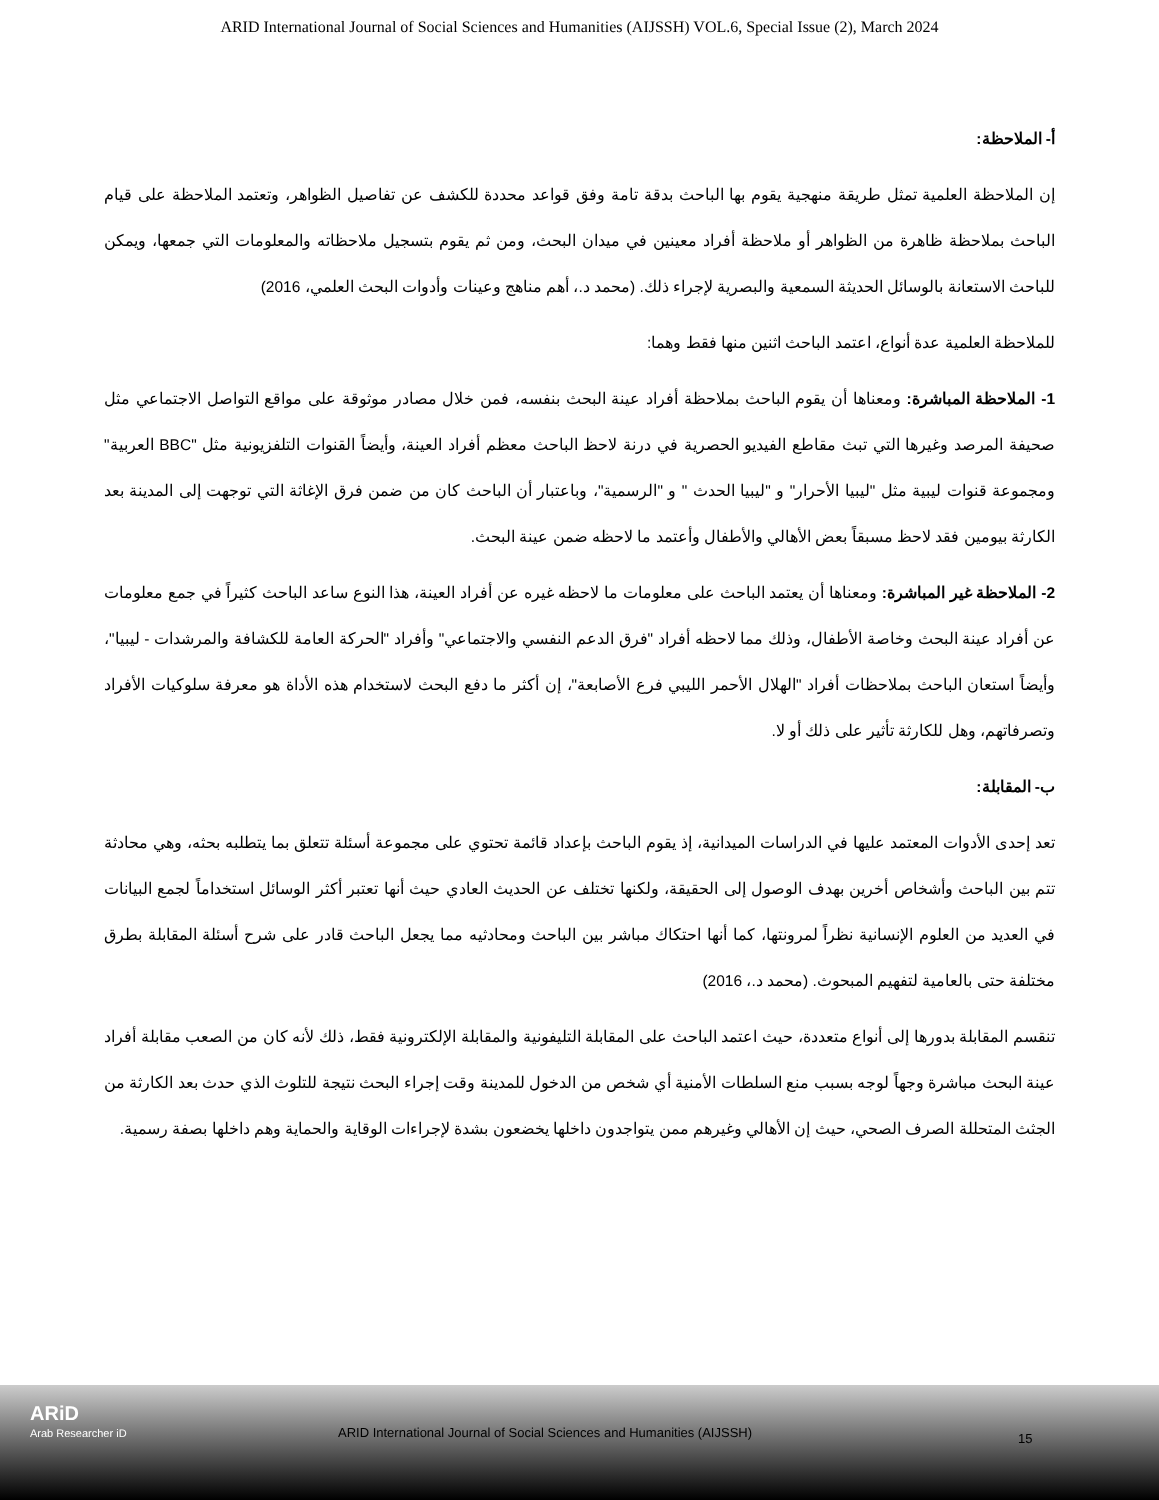ARID International Journal of Social Sciences and Humanities (AIJSSH) VOL.6, Special Issue (2), March 2024
أ- الملاحظة:
إن الملاحظة العلمية تمثل طريقة منهجية يقوم بها الباحث بدقة تامة وفق قواعد محددة للكشف عن تفاصيل الظواهر، وتعتمد الملاحظة على قيام الباحث بملاحظة ظاهرة من الظواهر أو ملاحظة أفراد معينين في ميدان البحث، ومن ثم يقوم بتسجيل ملاحظاته والمعلومات التي جمعها، ويمكن للباحث الاستعانة بالوسائل الحديثة السمعية والبصرية لإجراء ذلك. (محمد د.، أهم مناهج وعينات وأدوات البحث العلمي، 2016)
للملاحظة العلمية عدة أنواع، اعتمد الباحث اثنين منها فقط وهما:
1- الملاحظة المباشرة: ومعناها أن يقوم الباحث بملاحظة أفراد عينة البحث بنفسه، فمن خلال مصادر موثوقة على مواقع التواصل الاجتماعي مثل صحيفة المرصد وغيرها التي تبث مقاطع الفيديو الحصرية في درنة لاحظ الباحث معظم أفراد العينة، وأيضاً القنوات التلفزيونية مثل "BBC العربية" ومجموعة قنوات ليبية مثل "ليبيا الأحرار" و "ليبيا الحدث " و "الرسمية"، وباعتبار أن الباحث كان من ضمن فرق الإغاثة التي توجهت إلى المدينة بعد الكارثة بيومين فقد لاحظ مسبقاً بعض الأهالي والأطفال وأعتمد ما لاحظه ضمن عينة البحث.
2- الملاحظة غير المباشرة: ومعناها أن يعتمد الباحث على معلومات ما لاحظه غيره عن أفراد العينة، هذا النوع ساعد الباحث كثيراً في جمع معلومات عن أفراد عينة البحث وخاصة الأطفال، وذلك مما لاحظه أفراد "فرق الدعم النفسي والاجتماعي" وأفراد "الحركة العامة للكشافة والمرشدات - ليبيا"، وأيضاً استعان الباحث بملاحظات أفراد "الهلال الأحمر الليبي فرع الأصابعة"، إن أكثر ما دفع البحث لاستخدام هذه الأداة هو معرفة سلوكيات الأفراد وتصرفاتهم، وهل للكارثة تأثير على ذلك أو لا.
ب- المقابلة:
تعد إحدى الأدوات المعتمد عليها في الدراسات الميدانية، إذ يقوم الباحث بإعداد قائمة تحتوي على مجموعة أسئلة تتعلق بما يتطلبه بحثه، وهي محادثة تتم بين الباحث وأشخاص أخرين بهدف الوصول إلى الحقيقة، ولكنها تختلف عن الحديث العادي حيث أنها تعتبر أكثر الوسائل استخداماً لجمع البيانات في العديد من العلوم الإنسانية نظراً لمرونتها، كما أنها احتكاك مباشر بين الباحث ومحادثيه مما يجعل الباحث قادر على شرح أسئلة المقابلة بطرق مختلفة حتى بالعامية لتفهيم المبحوث. (محمد د.، 2016)
تنقسم المقابلة بدورها إلى أنواع متعددة، حيث اعتمد الباحث على المقابلة التليفونية والمقابلة الإلكترونية فقط، ذلك لأنه كان من الصعب مقابلة أفراد عينة البحث مباشرة وجهاً لوجه بسبب منع السلطات الأمنية أي شخص من الدخول للمدينة وقت إجراء البحث نتيجة للتلوث الذي حدث بعد الكارثة من الجثث المتحللة الصرف الصحي، حيث إن الأهالي وغيرهم ممن يتواجدون داخلها يخضعون بشدة لإجراءات الوقاية والحماية وهم داخلها بصفة رسمية.
ARiD
Arab Researcher iD
ARID International Journal of Social Sciences and Humanities (AIJSSH)
15